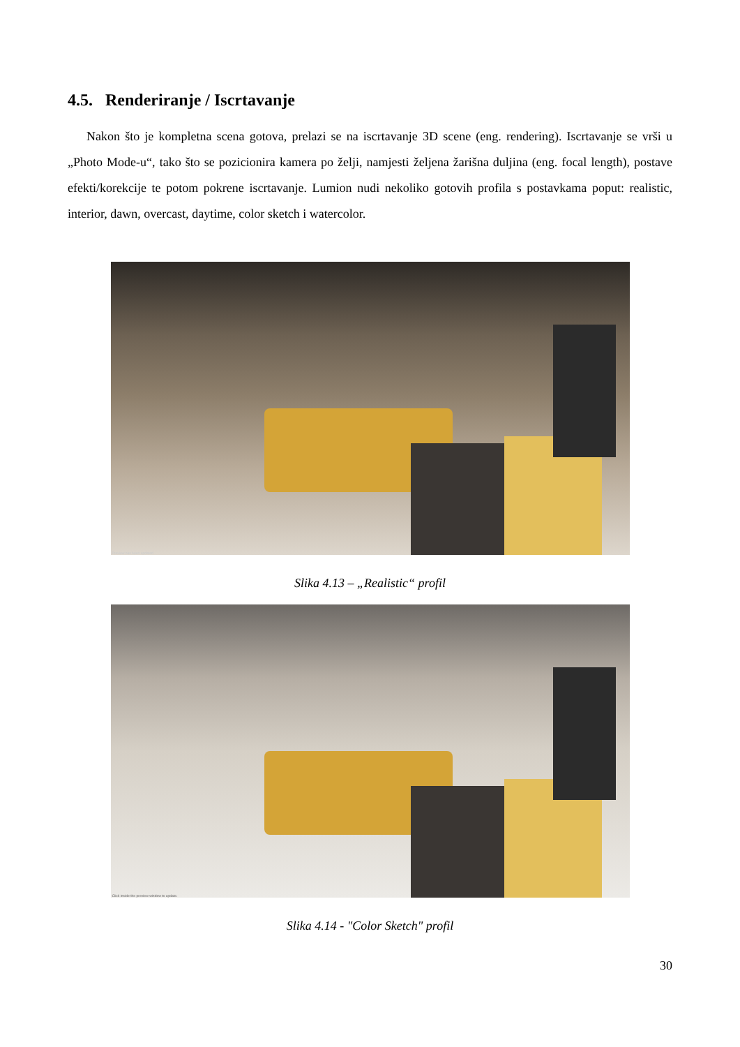4.5. Renderiranje / Iscrtavanje
Nakon što je kompletna scena gotova, prelazi se na iscrtavanje 3D scene (eng. rendering). Iscrtavanje se vrši u „Photo Mode-u“, tako što se pozicionira kamera po želji, namjesti željena žarišna duljina (eng. focal length), postave efekti/korekcije te potom pokrene iscrtavanje. Lumion nudi nekoliko gotovih profila s postavkama poput: realistic, interior, dawn, overcast, daytime, color sketch i watercolor.
Preview has been updated
Slika 4.13 – „Realistic“ profil
Click inside the preview window to update.
Slika 4.14 - "Color Sketch" profil
30